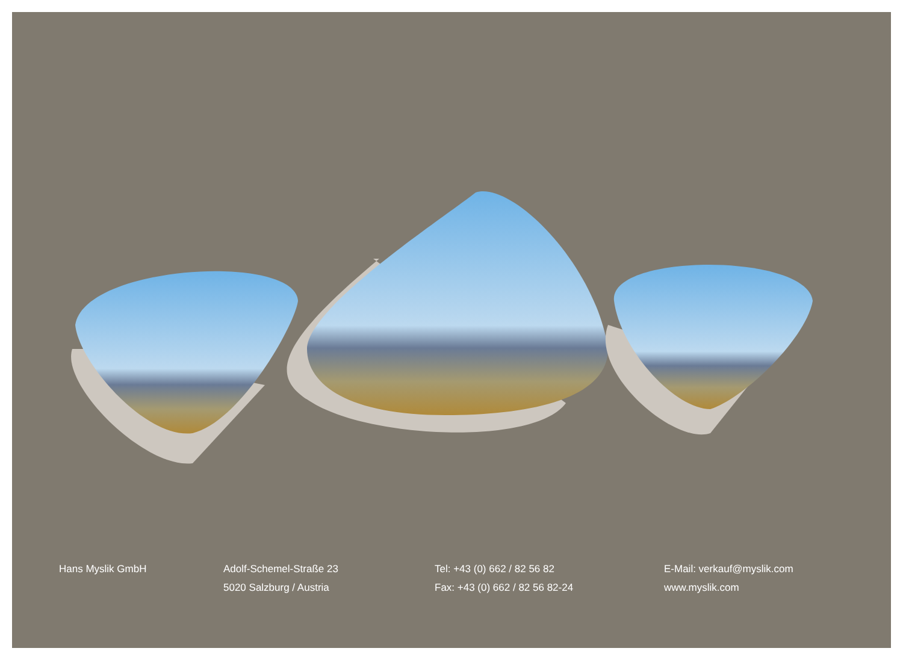Hans Myslik GmbH Adolf-Schemel-Straße 23
5020 Salzburg / Austria
Tel: +43 (0) 662 / 82 56 82
Fax: +43 (0) 662 / 82 56 82-24
E-Mail: verkauf@myslik.com
www.myslik.com